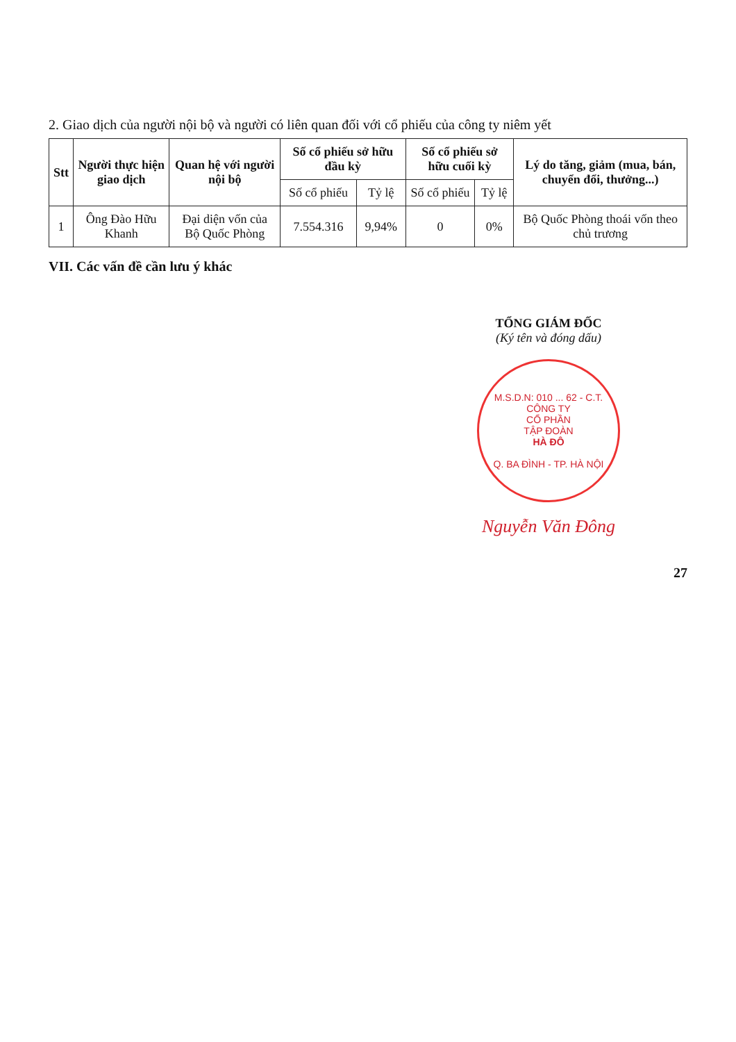2. Giao dịch của người nội bộ và người có liên quan đối với cổ phiếu của công ty niêm yết
| Stt | Người thực hiện giao dịch | Quan hệ với người nội bộ | Số cổ phiếu sở hữu đầu kỳ | | Số cổ phiếu sở hữu cuối kỳ | | Lý do tăng, giảm (mua, bán, chuyển đổi, thưởng...) |
| --- | --- | --- | --- | --- | --- | --- | --- |
| | | | Số cổ phiếu | Tỷ lệ | Số cổ phiếu | Tỷ lệ | |
| 1 | Ông Đào Hữu Khanh | Đại diện vốn của Bộ Quốc Phòng | 7.554.316 | 9,94% | 0 | 0% | Bộ Quốc Phòng thoái vốn theo chủ trương |
VII. Các vấn đề cần lưu ý khác
TỔNG GIÁM ĐỐC
(Ký tên và đóng dấu)
M.S.D.N: 010 ... 62 - C.T.
CÔNG TY
CỔ PHẦN
TẬP ĐOÀN
HÀ ĐÔ
Q. BA ĐÌNH - TP. HÀ NỘI
Nguyễn Văn Đông
27